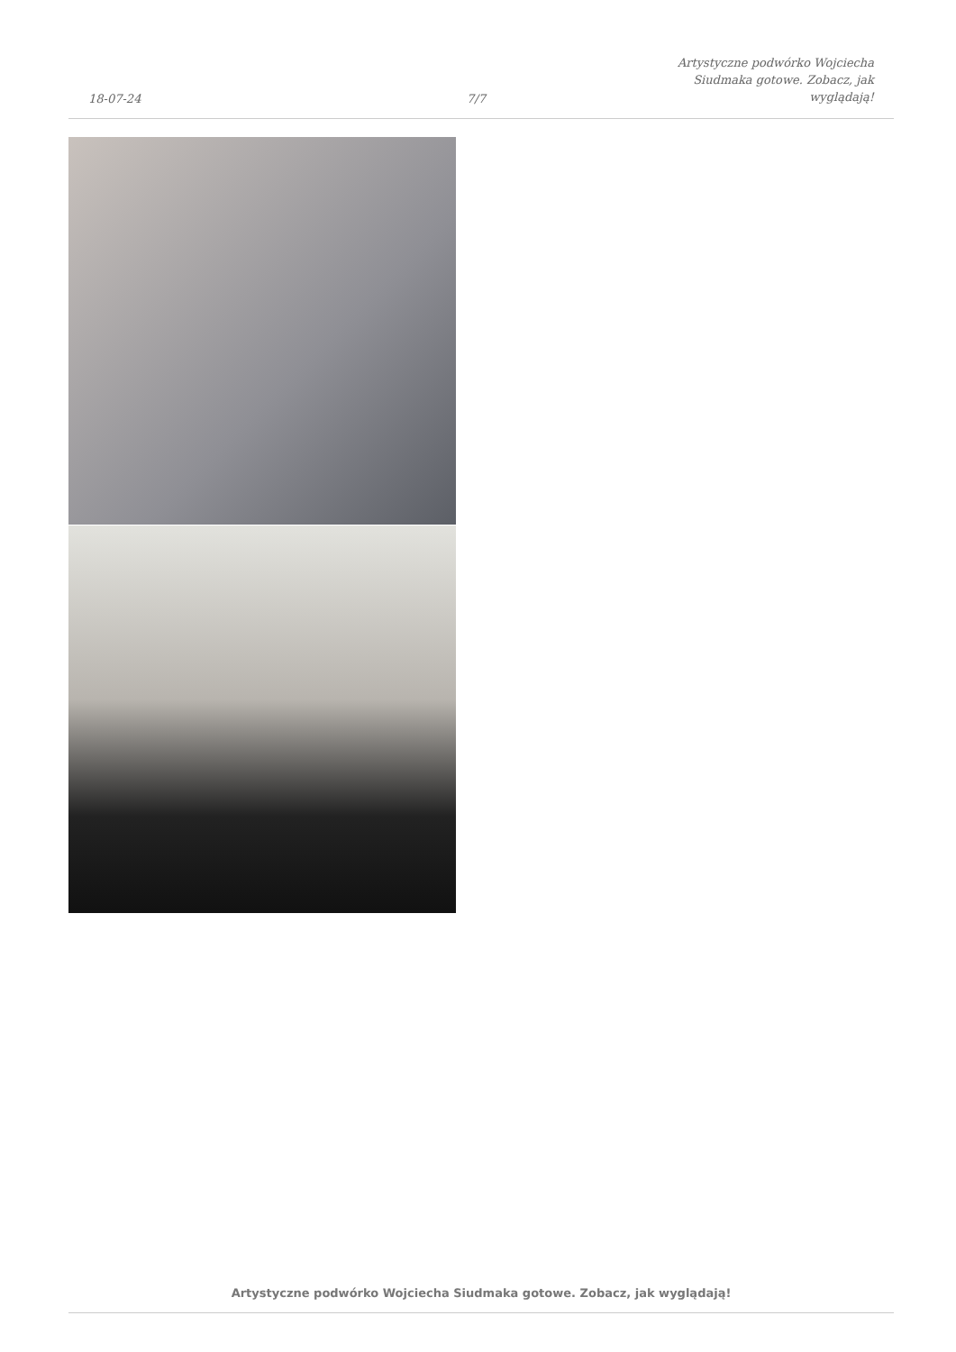18-07-24
7/7
Artystyczne podwórko Wojciecha
Siudmaka gotowe. Zobacz, jak
wyglądają!
Artystyczne podwórko Wojciecha Siudmaka gotowe. Zobacz, jak wyglądają!